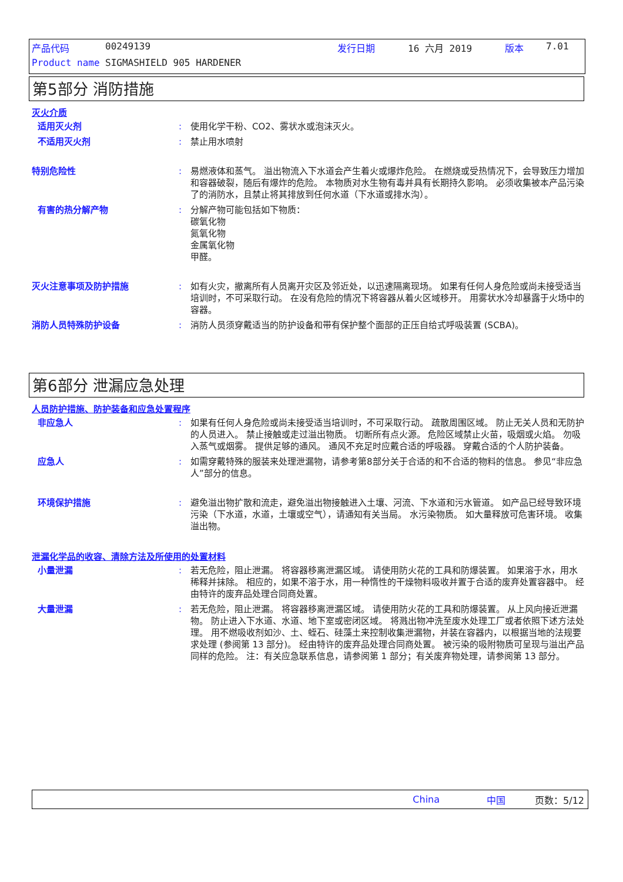产品代码 00249139 发行日期 16 六月 2019 版本 7.01
Product name SIGMASHIELD 905 HARDENER
第5部分 消防措施
灭火介质
适用灭火剂: 使用化学干粉、CO2、雾状水或泡沫灭火。
不适用灭火剂: 禁止用水喷射
特别危险性: 易燃液体和蒸气。 溢出物流入下水道会产生着火或爆炸危险。 在燃烧或受热情况下，会导致压力增加和容器破裂，随后有爆炸的危险。 本物质对水生物有毒并具有长期持久影响。 必须收集被本产品污染了的消防水，且禁止将其排放到任何水道（下水道或排水沟）。
有害的热分解产物: 分解产物可能包括如下物质：
碳氧化物
氮氧化物
金属氧化物
甲醛。
灭火注意事项及防护措施: 如有火灾，撤离所有人员离开灾区及邻近处，以迅速隔离现场。 如果有任何人身危险或尚未接受适当培训时，不可采取行动。 在没有危险的情况下将容器从着火区域移开。 用雾状水冷却暴露于火场中的容器。
消防人员特殊防护设备: 消防人员须穿戴适当的防护设备和带有保护整个面部的正压自给式呼吸装置 (SCBA)。
第6部分 泄漏应急处理
人员防护措施、防护装备和应急处置程序
非应急人: 如果有任何人身危险或尚未接受适当培训时，不可采取行动。 疏散周围区域。 防止无关人员和无防护的人员进入。 禁止接触或走过溢出物质。 切断所有点火源。 危险区域禁止火苗，吸烟或火焰。 勿吸入蒸气或烟雾。 提供足够的通风。 通风不充足时应戴合适的呼吸器。 穿戴合适的个人防护装备。
应急人: 如需穿戴特殊的服装来处理泄漏物，请参考第8部分关于合适的和不合适的物料的信息。 参见“非应急人”部分的信息。
环境保护措施: 避免溢出物扩散和流走，避免溢出物接触进入土壤、河流、下水道和污水管道。 如产品已经导致环境污染（下水道，水道，土壤或空气），请通知有关当局。 水污染物质。 如大量释放可危害环境。 收集溢出物。
泄漏化学品的收容、清除方法及所使用的处置材料
小量泄漏: 若无危险，阻止泄漏。 将容器移离泄漏区域。 请使用防火花的工具和防爆装置。 如果溶于水，用水稀释并抹除。 相应的，如果不溶于水，用一种惰性的干燥物料吸收并置于合适的废弃处置容器中。 经由特许的废弃品处理合同商处置。
大量泄漏: 若无危险，阻止泄漏。 将容器移离泄漏区域。 请使用防火花的工具和防爆装置。 从上风向接近泄漏物。 防止进入下水道、水道、地下室或密闭区域。 将溅出物冲洗至废水处理工厂或者依照下述方法处理。 用不燃吸收剂如沙、土、蛭石、硅藻土来控制收集泄漏物，并装在容器内，以根据当地的法规要求处理 (参阅第 13 部分)。 经由特许的废弃品处理合同商处置。 被污染的吸附物质可呈现与溢出产品同样的危险。 注：有关应急联系信息，请参阅第 1 部分；有关废弃物处理，请参阅第 13 部分。
China 中国 页数：5/12